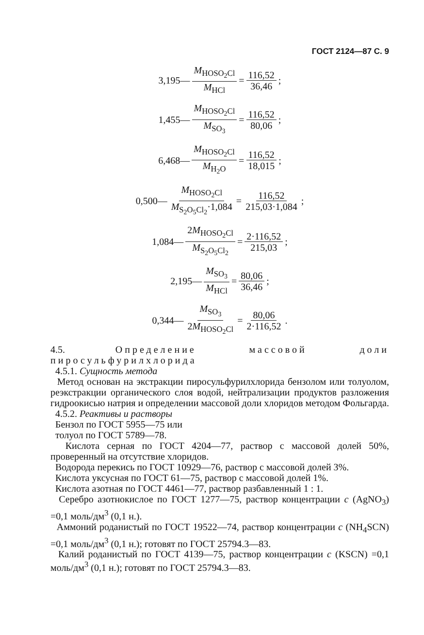ГОСТ 2124—87 С. 9
3,195— M<sub>HOSO<sub>2</sub>Cl</sub> M<sub>HCl</sub> = 116,52 36,46;
1,455— M<sub>HOSO<sub>2</sub>Cl</sub> M<sub>SO<sub>3</sub></sub> = 116,52 80,06;
6,468— M<sub>HOSO<sub>2</sub>Cl</sub> M<sub>H<sub>2</sub>O</sub> = 116,52 18,015;
0,500— M<sub>HOSO<sub>2</sub>Cl</sub> M<sub>S<sub>2</sub>O<sub>5</sub>Cl<sub>2</sub></sub>·1,084 = 116,52 215,03·1,084;
1,084— 2M<sub>HOSO<sub>2</sub>Cl</sub> M<sub>S<sub>2</sub>O<sub>5</sub>Cl<sub>2</sub></sub> = 2·116,52 215,03;
2,195— M<sub>SO<sub>3</sub></sub> M<sub>HCl</sub> = 80,06 36,46;
0,344— M<sub>SO<sub>3</sub></sub> 2M<sub>HOSO<sub>2</sub>Cl</sub> = 80,06 2·116,52.
4.5. Определение массовой доли пиросульфурилхлорида
4.5.1. Сущность метода
Метод основан на экстракции пиросульфурилхлорида бензолом или толуолом, реэкстракции органического слоя водой, нейтрализации продуктов разложения гидроокисью натрия и определении массовой доли хлоридов методом Фольгарда.
4.5.2. Реактивы и растворы
Бензол по ГОСТ 5955—75 или
толуол по ГОСТ 5789—78.
Кислота серная по ГОСТ 4204—77, раствор с массовой долей 50%, проверенный на отсутствие хлоридов.
Водорода перекись по ГОСТ 10929—76, раствор с массовой долей 3%.
Кислота уксусная по ГОСТ 61—75, раствор с массовой долей 1%.
Кислота азотная по ГОСТ 4461—77, раствор разбавленный 1 : 1.
Серебро азотнокислое по ГОСТ 1277—75, раствор концентрации c (AgNO<sub>3</sub>) =0,1 моль/дм<sup>3</sup> (0,1 н.).
Аммоний роданистый по ГОСТ 19522—74, раствор концентрации c (NH<sub>4</sub>SCN) =0,1 моль/дм<sup>3</sup> (0,1 н.); готовят по ГОСТ 25794.3—83.
Калий роданистый по ГОСТ 4139—75, раствор концентрации c (KSCN) =0,1 моль/дм<sup>3</sup> (0,1 н.); готовят по ГОСТ 25794.3—83.